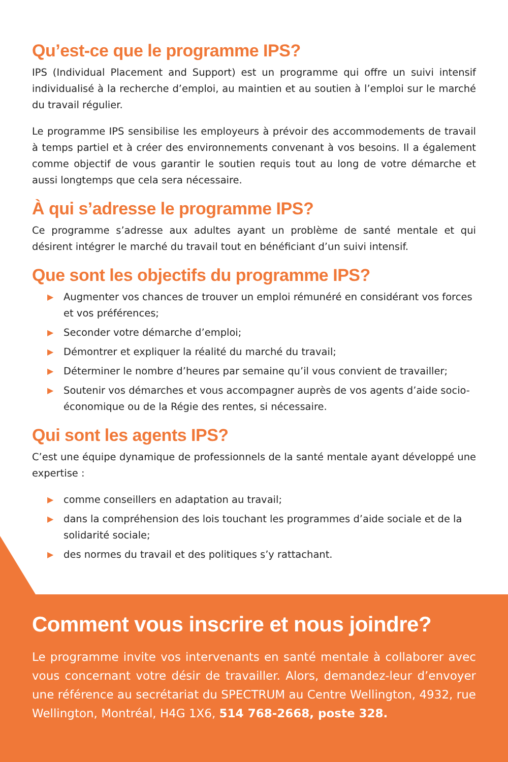Qu’est-ce que le programme IPS?
IPS (Individual Placement and Support) est un programme qui offre un suivi intensif individualisé à la recherche d’emploi, au maintien et au soutien à l’emploi sur le marché du travail régulier.
Le programme IPS sensibilise les employeurs à prévoir des accommodements de travail à temps partiel et à créer des environnements convenant à vos besoins. Il a également comme objectif de vous garantir le soutien requis tout au long de votre démarche et aussi longtemps que cela sera nécessaire.
À qui s’adresse le programme IPS?
Ce programme s’adresse aux adultes ayant un problème de santé mentale et qui désirent intégrer le marché du travail tout en bénéficiant d’un suivi intensif.
Que sont les objectifs du programme IPS?
▶ Augmenter vos chances de trouver un emploi rémunéré en considérant vos forces et vos préférences;
▶ Seconder votre démarche d’emploi;
▶ Démontrer et expliquer la réalité du marché du travail;
▶ Déterminer le nombre d’heures par semaine qu’il vous convient de travailler;
▶ Soutenir vos démarches et vous accompagner auprès de vos agents d’aide socio-économique ou de la Régie des rentes, si nécessaire.
Qui sont les agents IPS?
C’est une équipe dynamique de professionnels de la santé mentale ayant développé une expertise :
▶ comme conseillers en adaptation au travail;
▶ dans la compréhension des lois touchant les programmes d’aide sociale et de la solidarité sociale;
▶ des normes du travail et des politiques s’y rattachant.
Comment vous inscrire et nous joindre?
Le programme invite vos intervenants en santé mentale à collaborer avec vous concernant votre désir de travailler. Alors, demandez-leur d’envoyer une référence au secrétariat du SPECTRUM au Centre Wellington, 4932, rue Wellington, Montréal, H4G 1X6, 514 768-2668, poste 328.